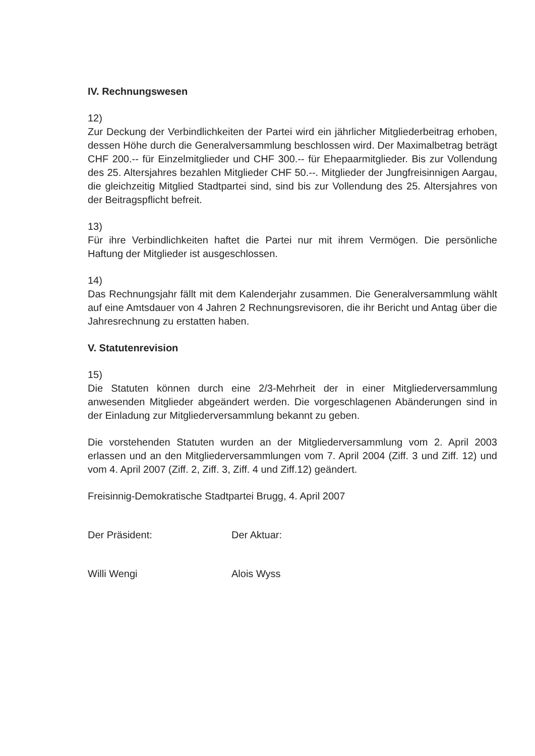IV. Rechnungswesen
12)
Zur Deckung der Verbindlichkeiten der Partei wird ein jährlicher Mitgliederbeitrag erhoben, dessen Höhe durch die Generalversammlung beschlossen wird. Der Maximalbetrag beträgt CHF 200.-- für Einzelmitglieder und CHF 300.-- für Ehepaarmitglieder. Bis zur Vollendung des 25. Altersjahres bezahlen Mitglieder CHF 50.--. Mitglieder der Jungfreisinnigen Aargau, die gleichzeitig Mitglied Stadtpartei sind, sind bis zur Vollendung des 25. Altersjahres von der Beitragspflicht befreit.
13)
Für ihre Verbindlichkeiten haftet die Partei nur mit ihrem Vermögen. Die persönliche Haftung der Mitglieder ist ausgeschlossen.
14)
Das Rechnungsjahr fällt mit dem Kalenderjahr zusammen. Die Generalversammlung wählt auf eine Amtsdauer von 4 Jahren 2 Rechnungsrevisoren, die ihr Bericht und Antag über die Jahresrechnung zu erstatten haben.
V. Statutenrevision
15)
Die Statuten können durch eine 2/3-Mehrheit der in einer Mitgliederversammlung anwesenden Mitglieder abgeändert werden. Die vorgeschlagenen Abänderungen sind in der Einladung zur Mitgliederversammlung bekannt zu geben.
Die vorstehenden Statuten wurden an der Mitgliederversammlung vom 2. April 2003 erlassen und an den Mitgliederversammlungen vom 7. April 2004 (Ziff. 3 und Ziff. 12) und vom 4. April 2007 (Ziff. 2, Ziff. 3, Ziff. 4 und Ziff.12) geändert.
Freisinnig-Demokratische Stadtpartei Brugg, 4. April 2007
Der Präsident:
Willi Wengi
Der Aktuar:
Alois Wyss